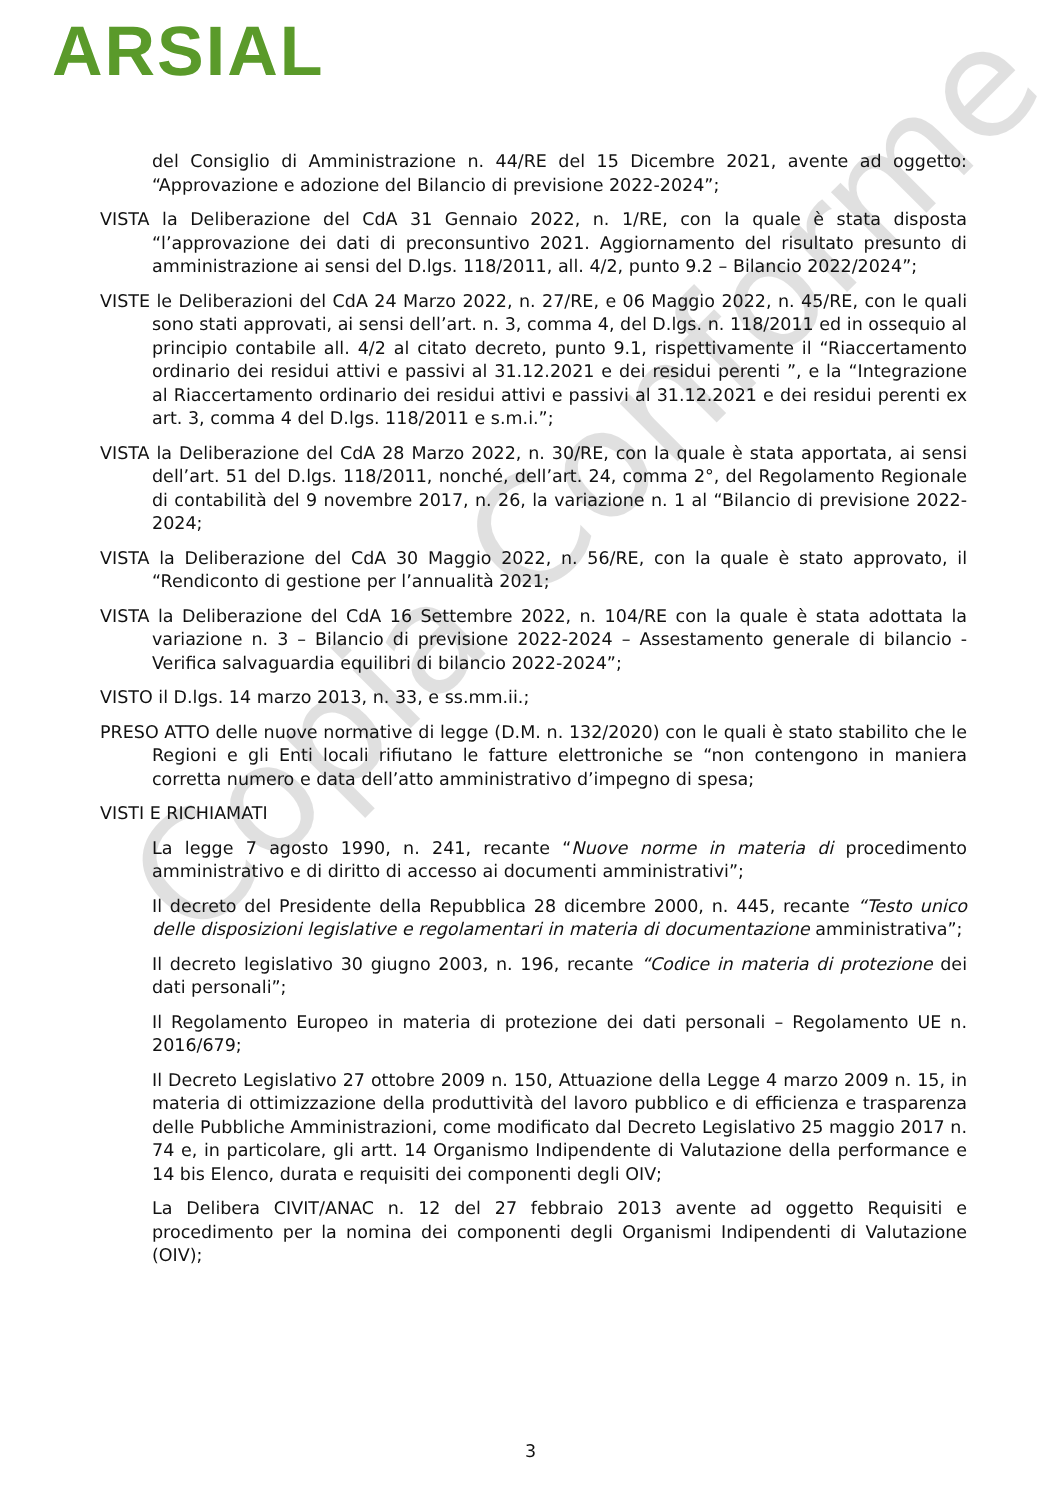ARSIAL
Copia Conforme
del Consiglio di Amministrazione n. 44/RE del 15 Dicembre 2021, avente ad oggetto: “Approvazione e adozione del Bilancio di previsione 2022-2024”;
VISTA la Deliberazione del CdA 31 Gennaio 2022, n. 1/RE, con la quale è stata disposta “l’approvazione dei dati di preconsuntivo 2021. Aggiornamento del risultato presunto di amministrazione ai sensi del D.lgs. 118/2011, all. 4/2, punto 9.2 – Bilancio 2022/2024”;
VISTE le Deliberazioni del CdA 24 Marzo 2022, n. 27/RE, e 06 Maggio 2022, n. 45/RE, con le quali sono stati approvati, ai sensi dell’art. n. 3, comma 4, del D.lgs. n. 118/2011 ed in ossequio al principio contabile all. 4/2 al citato decreto, punto 9.1, rispettivamente il “Riaccertamento ordinario dei residui attivi e passivi al 31.12.2021 e dei residui perenti ”, e la “Integrazione al Riaccertamento ordinario dei residui attivi e passivi al 31.12.2021 e dei residui perenti ex art. 3, comma 4 del D.lgs. 118/2011 e s.m.i.”;
VISTA la Deliberazione del CdA 28 Marzo 2022, n. 30/RE, con la quale è stata apportata, ai sensi dell’art. 51 del D.lgs. 118/2011, nonché, dell’art. 24, comma 2°, del Regolamento Regionale di contabilità del 9 novembre 2017, n. 26, la variazione n. 1 al “Bilancio di previsione 2022-2024;
VISTA la Deliberazione del CdA 30 Maggio 2022, n. 56/RE, con la quale è stato approvato, il “Rendiconto di gestione per l’annualità 2021;
VISTA la Deliberazione del CdA 16 Settembre 2022, n. 104/RE con la quale è stata adottata la variazione n. 3 – Bilancio di previsione 2022-2024 – Assestamento generale di bilancio - Verifica salvaguardia equilibri di bilancio 2022-2024”;
VISTO il D.lgs. 14 marzo 2013, n. 33, e ss.mm.ii.;
PRESO ATTO delle nuove normative di legge (D.M. n. 132/2020) con le quali è stato stabilito che le Regioni e gli Enti locali rifiutano le fatture elettroniche se “non contengono in maniera corretta numero e data dell’atto amministrativo d’impegno di spesa;
VISTI E RICHIAMATI
La legge 7 agosto 1990, n. 241, recante “Nuove norme in materia di procedimento amministrativo e di diritto di accesso ai documenti amministrativi”;
Il decreto del Presidente della Repubblica 28 dicembre 2000, n. 445, recante “Testo unico delle disposizioni legislative e regolamentari in materia di documentazione amministrativa”;
Il decreto legislativo 30 giugno 2003, n. 196, recante “Codice in materia di protezione dei dati personali”;
Il Regolamento Europeo in materia di protezione dei dati personali – Regolamento UE n. 2016/679;
Il Decreto Legislativo 27 ottobre 2009 n. 150, Attuazione della Legge 4 marzo 2009 n. 15, in materia di ottimizzazione della produttività del lavoro pubblico e di efficienza e trasparenza delle Pubbliche Amministrazioni, come modificato dal Decreto Legislativo 25 maggio 2017 n. 74 e, in particolare, gli artt. 14 Organismo Indipendente di Valutazione della performance e 14 bis Elenco, durata e requisiti dei componenti degli OIV;
La Delibera CIVIT/ANAC n. 12 del 27 febbraio 2013 avente ad oggetto Requisiti e procedimento per la nomina dei componenti degli Organismi Indipendenti di Valutazione (OIV);
3